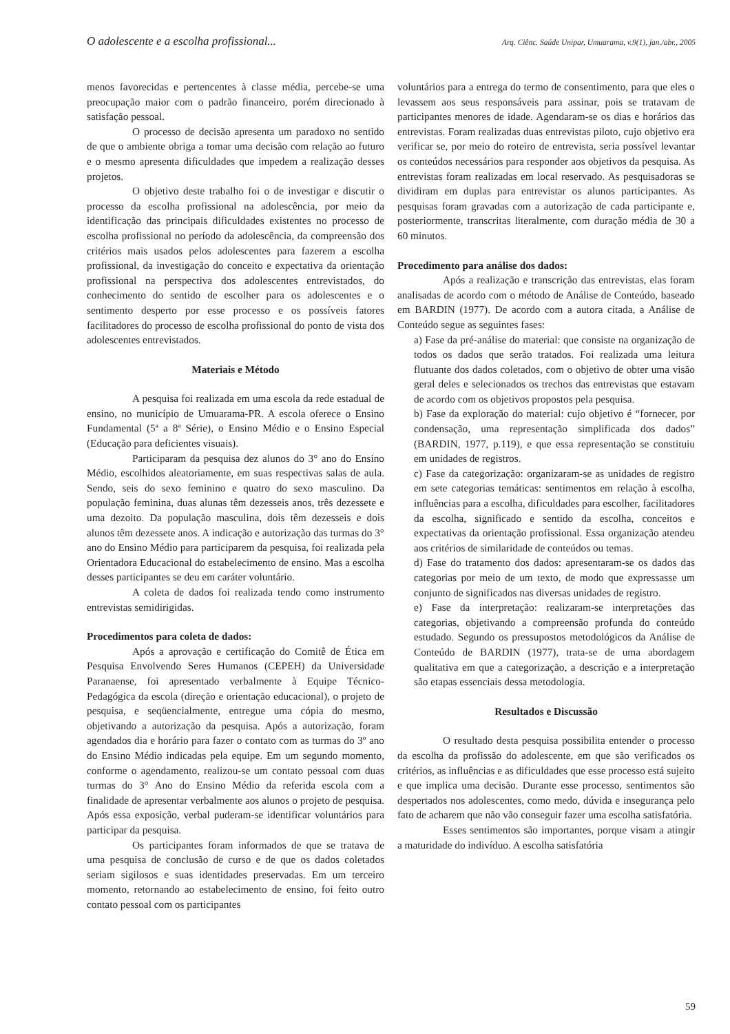O adolescente e a escolha profissional... Arq. Ciênc. Saúde Unipar, Umuarama, v.9(1), jan./abr., 2005
menos favorecidas e pertencentes à classe média, percebe-se uma preocupação maior com o padrão financeiro, porém direcionado à satisfação pessoal.
O processo de decisão apresenta um paradoxo no sentido de que o ambiente obriga a tomar uma decisão com relação ao futuro e o mesmo apresenta dificuldades que impedem a realização desses projetos.
O objetivo deste trabalho foi o de investigar e discutir o processo da escolha profissional na adolescência, por meio da identificação das principais dificuldades existentes no processo de escolha profissional no período da adolescência, da compreensão dos critérios mais usados pelos adolescentes para fazerem a escolha profissional, da investigação do conceito e expectativa da orientação profissional na perspectiva dos adolescentes entrevistados, do conhecimento do sentido de escolher para os adolescentes e o sentimento desperto por esse processo e os possíveis fatores facilitadores do processo de escolha profissional do ponto de vista dos adolescentes entrevistados.
Materiais e Método
A pesquisa foi realizada em uma escola da rede estadual de ensino, no município de Umuarama-PR. A escola oferece o Ensino Fundamental (5ª a 8ª Série), o Ensino Médio e o Ensino Especial (Educação para deficientes visuais).
Participaram da pesquisa dez alunos do 3° ano do Ensino Médio, escolhidos aleatoriamente, em suas respectivas salas de aula. Sendo, seis do sexo feminino e quatro do sexo masculino. Da população feminina, duas alunas têm dezesseis anos, três dezessete e uma dezoito. Da população masculina, dois têm dezesseis e dois alunos têm dezessete anos. A indicação e autorização das turmas do 3° ano do Ensino Médio para participarem da pesquisa, foi realizada pela Orientadora Educacional do estabelecimento de ensino. Mas a escolha desses participantes se deu em caráter voluntário.
A coleta de dados foi realizada tendo como instrumento entrevistas semidirigidas.
Procedimentos para coleta de dados:
Após a aprovação e certificação do Comitê de Ética em Pesquisa Envolvendo Seres Humanos (CEPEH) da Universidade Paranaense, foi apresentado verbalmente à Equipe Técnico-Pedagógica da escola (direção e orientação educacional), o projeto de pesquisa, e seqüencialmente, entregue uma cópia do mesmo, objetivando a autorização da pesquisa. Após a autorização, foram agendados dia e horário para fazer o contato com as turmas do 3º ano do Ensino Médio indicadas pela equipe. Em um segundo momento, conforme o agendamento, realizou-se um contato pessoal com duas turmas do 3° Ano do Ensino Médio da referida escola com a finalidade de apresentar verbalmente aos alunos o projeto de pesquisa. Após essa exposição, verbal puderam-se identificar voluntários para participar da pesquisa.
Os participantes foram informados de que se tratava de uma pesquisa de conclusão de curso e de que os dados coletados seriam sigilosos e suas identidades preservadas. Em um terceiro momento, retornando ao estabelecimento de ensino, foi feito outro contato pessoal com os participantes
voluntários para a entrega do termo de consentimento, para que eles o levassem aos seus responsáveis para assinar, pois se tratavam de participantes menores de idade. Agendaram-se os dias e horários das entrevistas. Foram realizadas duas entrevistas piloto, cujo objetivo era verificar se, por meio do roteiro de entrevista, seria possível levantar os conteúdos necessários para responder aos objetivos da pesquisa. As entrevistas foram realizadas em local reservado. As pesquisadoras se dividiram em duplas para entrevistar os alunos participantes. As pesquisas foram gravadas com a autorização de cada participante e, posteriormente, transcritas literalmente, com duração média de 30 a 60 minutos.
Procedimento para análise dos dados:
Após a realização e transcrição das entrevistas, elas foram analisadas de acordo com o método de Análise de Conteúdo, baseado em BARDIN (1977). De acordo com a autora citada, a Análise de Conteúdo segue as seguintes fases:
a) Fase da pré-análise do material: que consiste na organização de todos os dados que serão tratados. Foi realizada uma leitura flutuante dos dados coletados, com o objetivo de obter uma visão geral deles e selecionados os trechos das entrevistas que estavam de acordo com os objetivos propostos pela pesquisa.
b) Fase da exploração do material: cujo objetivo é “fornecer, por condensação, uma representação simplificada dos dados” (BARDIN, 1977, p.119), e que essa representação se constituiu em unidades de registros.
c) Fase da categorização: organizaram-se as unidades de registro em sete categorias temáticas: sentimentos em relação à escolha, influências para a escolha, dificuldades para escolher, facilitadores da escolha, significado e sentido da escolha, conceitos e expectativas da orientação profissional. Essa organização atendeu aos critérios de similaridade de conteúdos ou temas.
d) Fase do tratamento dos dados: apresentaram-se os dados das categorias por meio de um texto, de modo que expressasse um conjunto de significados nas diversas unidades de registro.
e) Fase da interpretação: realizaram-se interpretações das categorias, objetivando a compreensão profunda do conteúdo estudado. Segundo os pressupostos metodológicos da Análise de Conteúdo de BARDIN (1977), trata-se de uma abordagem qualitativa em que a categorização, a descrição e a interpretação são etapas essenciais dessa metodologia.
Resultados e Discussão
O resultado desta pesquisa possibilita entender o processo da escolha da profissão do adolescente, em que são verificados os critérios, as influências e as dificuldades que esse processo está sujeito e que implica uma decisão. Durante esse processo, sentimentos são despertados nos adolescentes, como medo, dúvida e insegurança pelo fato de acharem que não vão conseguir fazer uma escolha satisfatória.
Esses sentimentos são importantes, porque visam a atingir a maturidade do indivíduo. A escolha satisfatória
59